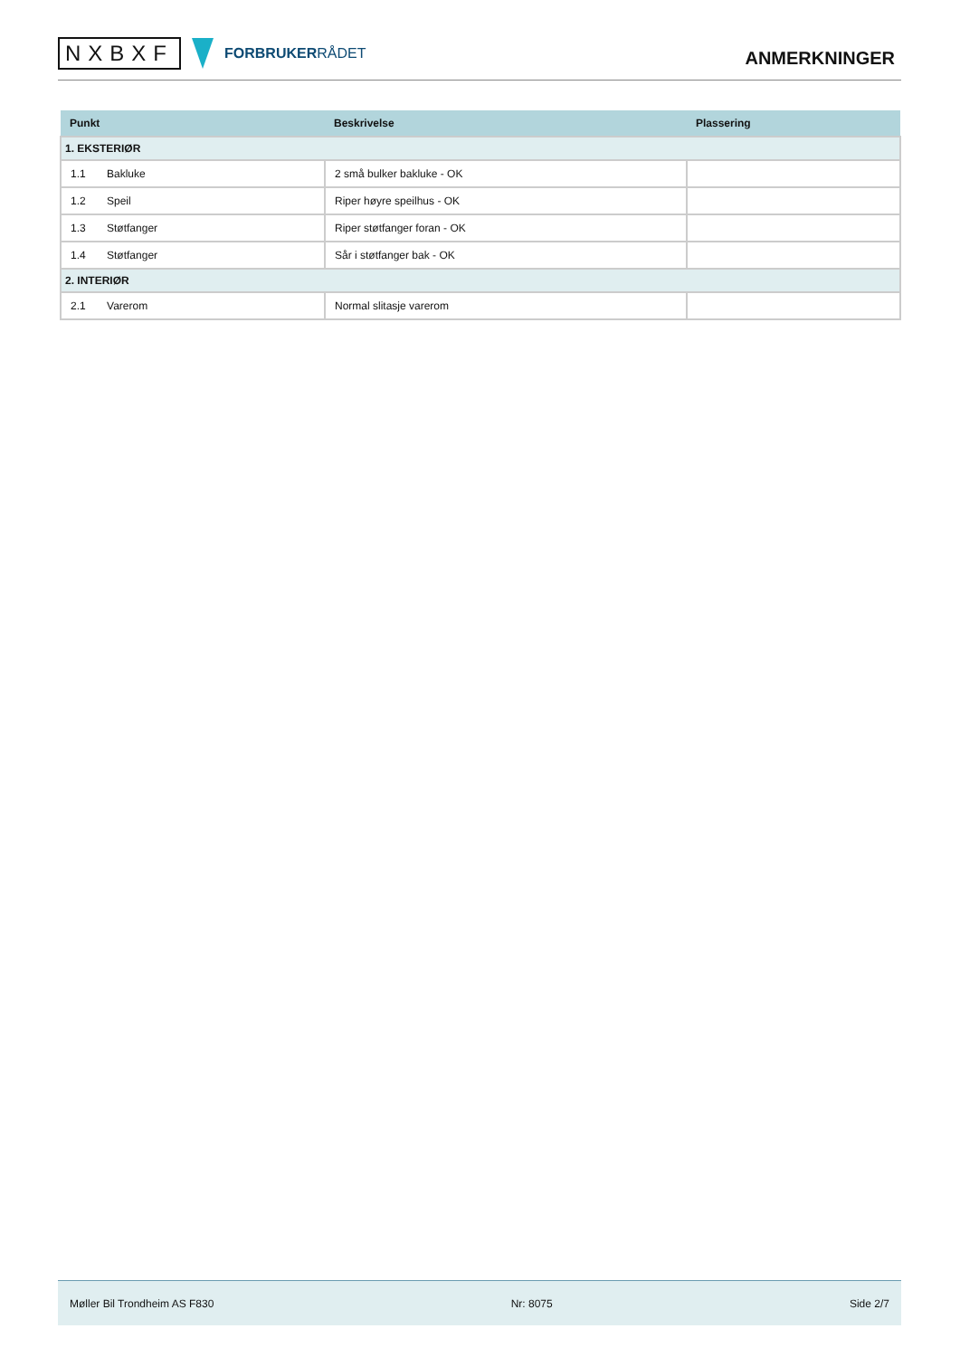NXBXF
FORBRUKERRÅDET
ANMERKNINGER
| Punkt | Beskrivelse | Plassering |
| --- | --- | --- |
| 1. EKSTERIØR | | |
| 1.1 Bakluke | 2 små bulker bakluke - OK | |
| 1.2 Speil | Riper høyre speilhus - OK | |
| 1.3 Støtfanger | Riper støtfanger foran - OK | |
| 1.4 Støtfanger | Sår i støtfanger bak - OK | |
| 2. INTERIØR | | |
| 2.1 Varerom | Normal slitasje varerom | |
Møller Bil Trondheim AS F830 Nr: 8075 Side 2/7